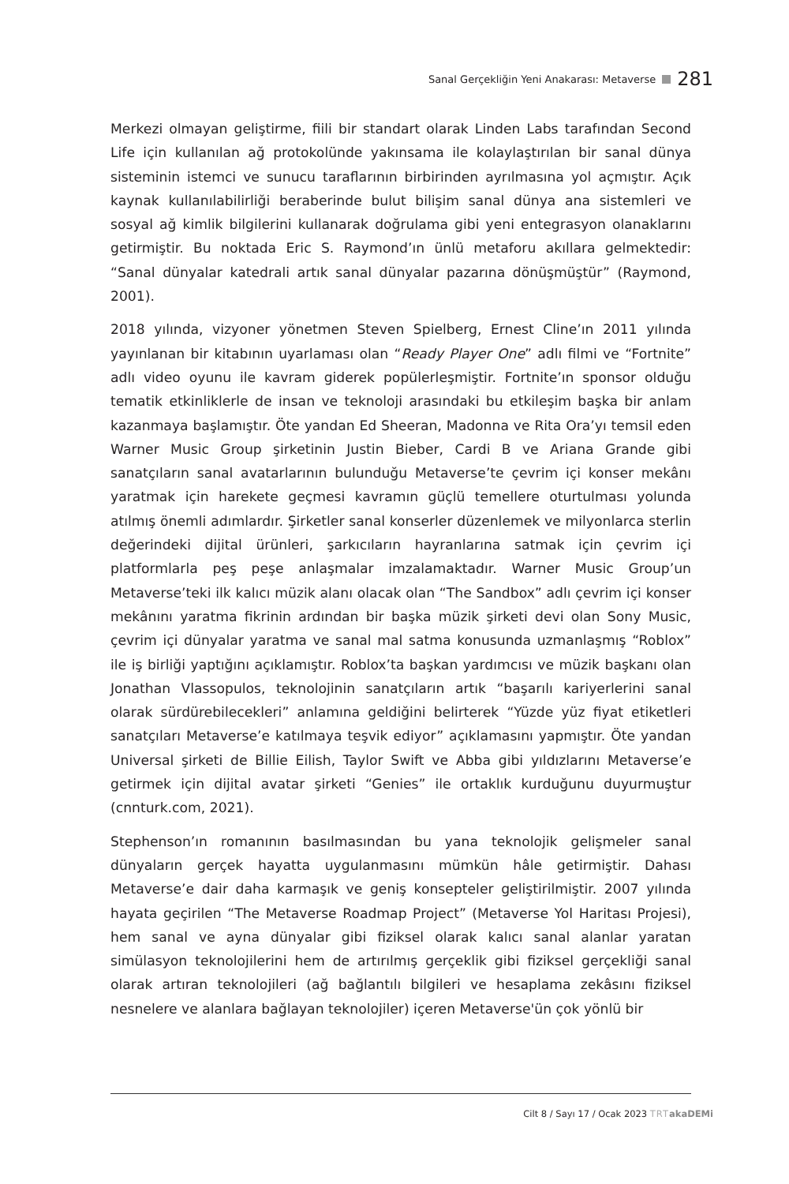Sanal Gerçekliğin Yeni Anakarası: Metaverse 281
Merkezi olmayan geliştirme, fiili bir standart olarak Linden Labs tarafından Second Life için kullanılan ağ protokolünde yakınsama ile kolaylaştırılan bir sanal dünya sisteminin istemci ve sunucu taraflarının birbirinden ayrılmasına yol açmıştır. Açık kaynak kullanılabilirliği beraberinde bulut bilişim sanal dünya ana sistemleri ve sosyal ağ kimlik bilgilerini kullanarak doğrulama gibi yeni entegrasyon olanaklarını getirmiştir. Bu noktada Eric S. Raymond’ın ünlü metaforu akıllara gelmektedir: “Sanal dünyalar katedrali artık sanal dünyalar pazarına dönüşmüştür” (Raymond, 2001).
2018 yılında, vizyoner yönetmen Steven Spielberg, Ernest Cline’ın 2011 yılında yayınlanan bir kitabının uyarlaması olan “Ready Player One” adlı filmi ve “Fortnite” adlı video oyunu ile kavram giderek popülerleşmiştir. Fortnite’ın sponsor olduğu tematik etkinliklerle de insan ve teknoloji arasındaki bu etkileşim başka bir anlam kazanmaya başlamıştır. Öte yandan Ed Sheeran, Madonna ve Rita Ora’yı temsil eden Warner Music Group şirketinin Justin Bieber, Cardi B ve Ariana Grande gibi sanatçıların sanal avatarlarının bulunduğu Metaverse’te çevrim içi konser mekânı yaratmak için harekete geçmesi kavramın güçlü temellere oturtulması yolunda atılmış önemli adımlardır. Şirketler sanal konserler düzenlemek ve milyonlarca sterlin değerindeki dijital ürünleri, şarkıcıların hayranlarına satmak için çevrim içi platformlarla peş peşe anlaşmalar imzalamaktadır. Warner Music Group’un Metaverse’teki ilk kalıcı müzik alanı olacak olan “The Sandbox” adlı çevrim içi konser mekânını yaratma fikrinin ardından bir başka müzik şirketi devi olan Sony Music, çevrim içi dünyalar yaratma ve sanal mal satma konusunda uzmanlaşmış “Roblox” ile iş birliği yaptığını açıklamıştır. Roblox’ta başkan yardımcısı ve müzik başkanı olan Jonathan Vlassopulos, teknolojinin sanatçıların artık “başarılı kariyerlerini sanal olarak sürdürebilecekleri” anlamına geldiğini belirterek “Yüzde yüz fiyat etiketleri sanatçıları Metaverse’e katılmaya teşvik ediyor” açıklamasını yapmıştır. Öte yandan Universal şirketi de Billie Eilish, Taylor Swift ve Abba gibi yıldızlarını Metaverse’e getirmek için dijital avatar şirketi “Genies” ile ortaklık kurduğunu duyurmuştur (cnnturk.com, 2021).
Stephenson’ın romanının basılmasından bu yana teknolojik gelişmeler sanal dünyaların gerçek hayatta uygulanmasını mümkün hâle getirmiştir. Dahası Metaverse’e dair daha karmaşık ve geniş konsepteler geliştirilmiştir. 2007 yılında hayata geçirilen “The Metaverse Roadmap Project” (Metaverse Yol Haritası Projesi), hem sanal ve ayna dünyalar gibi fiziksel olarak kalıcı sanal alanlar yaratan simülasyon teknolojilerini hem de artırılmış gerçeklik gibi fiziksel gerçekliği sanal olarak artıran teknolojileri (ağ bağlantılı bilgileri ve hesaplama zekâsını fiziksel nesnelere ve alanlara bağlayan teknolojiler) içeren Metaverse'ün çok yönlü bir
Cilt 8 / Sayı 17 / Ocak 2023 TRT akaDEMi